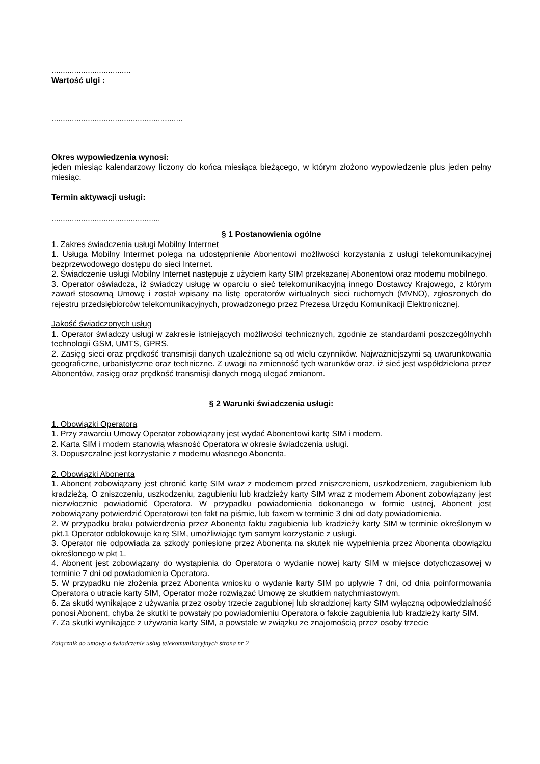...................................
Wartość ulgi :
..........................................................
Okres wypowiedzenia wynosi:
jeden miesiąc kalendarzowy liczony do końca miesiąca bieżącego, w którym złożono wypowiedzenie plus jeden pełny miesiąc.
Termin aktywacji usługi:
................................................
§ 1 Postanowienia ogólne
1. Zakres świadczenia usługi Mobilny Interrnet
1. Usługa Mobilny Interrnet polega na udostępnienie Abonentowi możliwości korzystania z usługi telekomunikacyjnej bezprzewodowego dostępu do sieci Internet.
2. Świadczenie usługi Mobilny Internet następuje z użyciem karty SIM przekazanej Abonentowi oraz modemu mobilnego.
3. Operator oświadcza, iż świadczy usługę w oparciu o sieć telekomunikacyjną innego Dostawcy Krajowego, z którym zawarł stosowną Umowę i został wpisany na listę operatorów wirtualnych sieci ruchomych (MVNO), zgłoszonych do rejestru przedsiębiorców telekomunikacyjnych, prowadzonego przez Prezesa Urzędu Komunikacji Elektronicznej.
Jakość świadczonych usług
1. Operator świadczy usługi w zakresie istniejących możliwości technicznych, zgodnie ze standardami poszczególnychh technologii GSM, UMTS, GPRS.
2. Zasięg sieci oraz prędkość transmisji danych uzależnione są od wielu czynników. Najważniejszymi są uwarunkowania geograficzne, urbanistyczne oraz techniczne. Z uwagi na zmienność tych warunków oraz, iż sieć jest współdzielona przez Abonentów, zasięg oraz prędkość transmisji danych mogą ulegać zmianom.
§ 2 Warunki świadczenia usługi:
1. Obowiązki Operatora
1. Przy zawarciu Umowy Operator zobowiązany jest wydać Abonentowi kartę SIM i modem.
2. Karta SIM i modem stanowią własność Operatora w okresie świadczenia usługi.
3. Dopuszczalne jest korzystanie z modemu własnego Abonenta.
2. Obowiązki Abonenta
1. Abonent zobowiązany jest chronić kartę SIM wraz z modemem przed zniszczeniem, uszkodzeniem, zagubieniem lub kradzieżą. O zniszczeniu, uszkodzeniu, zagubieniu lub kradzieży karty SIM wraz z modemem Abonent zobowiązany jest niezwłocznie powiadomić Operatora. W przypadku powiadomienia dokonanego w formie ustnej, Abonent jest zobowiązany potwierdzić Operatorowi ten fakt na piśmie, lub faxem w terminie 3 dni od daty powiadomienia.
2. W przypadku braku potwierdzenia przez Abonenta faktu zagubienia lub kradzieży karty SIM w terminie określonym w pkt.1 Operator odblokowuje karę SIM, umożliwiając tym samym korzystanie z usługi.
3. Operator nie odpowiada za szkody poniesione przez Abonenta na skutek nie wypełnienia przez Abonenta obowiązku określonego w pkt 1.
4. Abonent jest zobowiązany do wystąpienia do Operatora o wydanie nowej karty SIM w miejsce dotychczasowej w terminie 7 dni od powiadomienia Operatora.
5. W przypadku nie złożenia przez Abonenta wniosku o wydanie karty SIM po upływie 7 dni, od dnia poinformowania Operatora o utracie karty SIM, Operator może rozwiązać Umowę ze skutkiem natychmiastowym.
6. Za skutki wynikające z używania przez osoby trzecie zagubionej lub skradzionej karty SIM wyłączną odpowiedzialność ponosi Abonent, chyba że skutki te powstały po powiadomieniu Operatora o fakcie zagubienia lub kradzieży karty SIM.
7. Za skutki wynikające z używania karty SIM, a powstałe w związku ze znajomością przez osoby trzecie
Załącznik do umowy o świadczenie usług telekomunikacyjnych strona nr 2